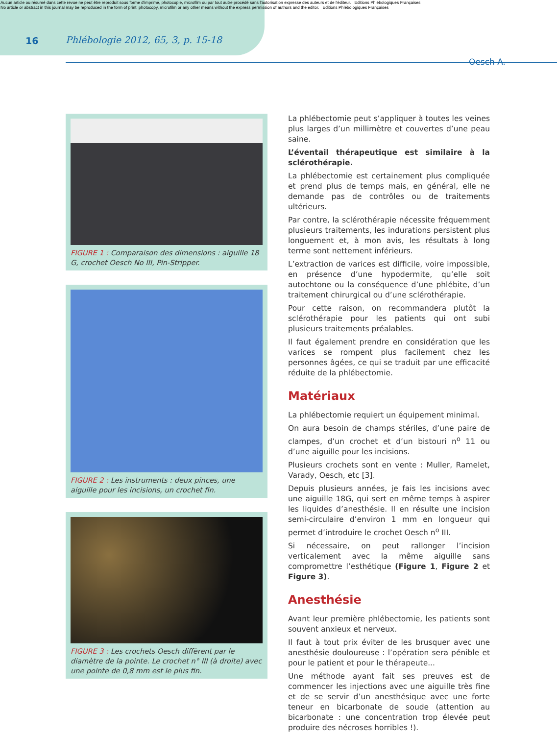Aucun article ou résumé dans cette revue ne peut être reproduit sous forme d'imprimé, photocopie, microfilm ou par tout autre procédé sans l'autorisation expresse des auteurs et de l'éditeur. Editions Phlébologiques Françaises
No article or abstract in this journal may be reproduced in the form of print, photocopy, microfilm or any other means without the express permission of authors and the editor. Editions Phlébologiques Françaises
16 Phlébologie 2012, 65, 3, p. 15-18
Oesch A.
FIGURE 1 : Comparaison des dimensions : aiguille 18 G, crochet Oesch No III, Pin-Stripper.
FIGURE 2 : Les instruments : deux pinces, une aiguille pour les incisions, un crochet fin.
FIGURE 3 : Les crochets Oesch diffèrent par le diamètre de la pointe. Le crochet n° III (à droite) avec une pointe de 0,8 mm est le plus fin.
La phlébectomie peut s’appliquer à toutes les veines plus larges d’un millimètre et couvertes d’une peau saine.
L’éventail thérapeutique est similaire à la sclérothérapie.
La phlébectomie est certainement plus compliquée et prend plus de temps mais, en général, elle ne demande pas de contrôles ou de traitements ultérieurs.
Par contre, la sclérothérapie nécessite fréquemment plusieurs traitements, les indurations persistent plus longuement et, à mon avis, les résultats à long terme sont nettement inférieurs.
L’extraction de varices est difficile, voire impossible, en présence d’une hypodermite, qu’elle soit autochtone ou la conséquence d’une phlébite, d’un traitement chirurgical ou d’une sclérothérapie.
Pour cette raison, on recommandera plutôt la sclérothérapie pour les patients qui ont subi plusieurs traitements préalables.
Il faut également prendre en considération que les varices se rompent plus facilement chez les personnes âgées, ce qui se traduit par une efficacité réduite de la phlébectomie.
Matériaux
La phlébectomie requiert un équipement minimal.
On aura besoin de champs stériles, d’une paire de clampes, d’un crochet et d’un bistouri n<sup>o</sup> 11 ou d’une aiguille pour les incisions.
Plusieurs crochets sont en vente : Muller, Ramelet, Varady, Oesch, etc [3].
Depuis plusieurs années, je fais les incisions avec une aiguille 18G, qui sert en même temps à aspirer les liquides d’anesthésie. Il en résulte une incision semi-circulaire d’environ 1 mm en longueur qui permet d’introduire le crochet Oesch n<sup>o</sup> III.
Si nécessaire, on peut rallonger l’incision verticalement avec la même aiguille sans compromettre l’esthétique (Figure 1, Figure 2 et Figure 3).
Anesthésie
Avant leur première phlébectomie, les patients sont souvent anxieux et nerveux.
Il faut à tout prix éviter de les brusquer avec une anesthésie douloureuse : l’opération sera pénible et pour le patient et pour le thérapeute...
Une méthode ayant fait ses preuves est de commencer les injections avec une aiguille très fine et de se servir d’un anesthésique avec une forte teneur en bicarbonate de soude (attention au bicarbonate : une concentration trop élevée peut produire des nécroses horribles !).